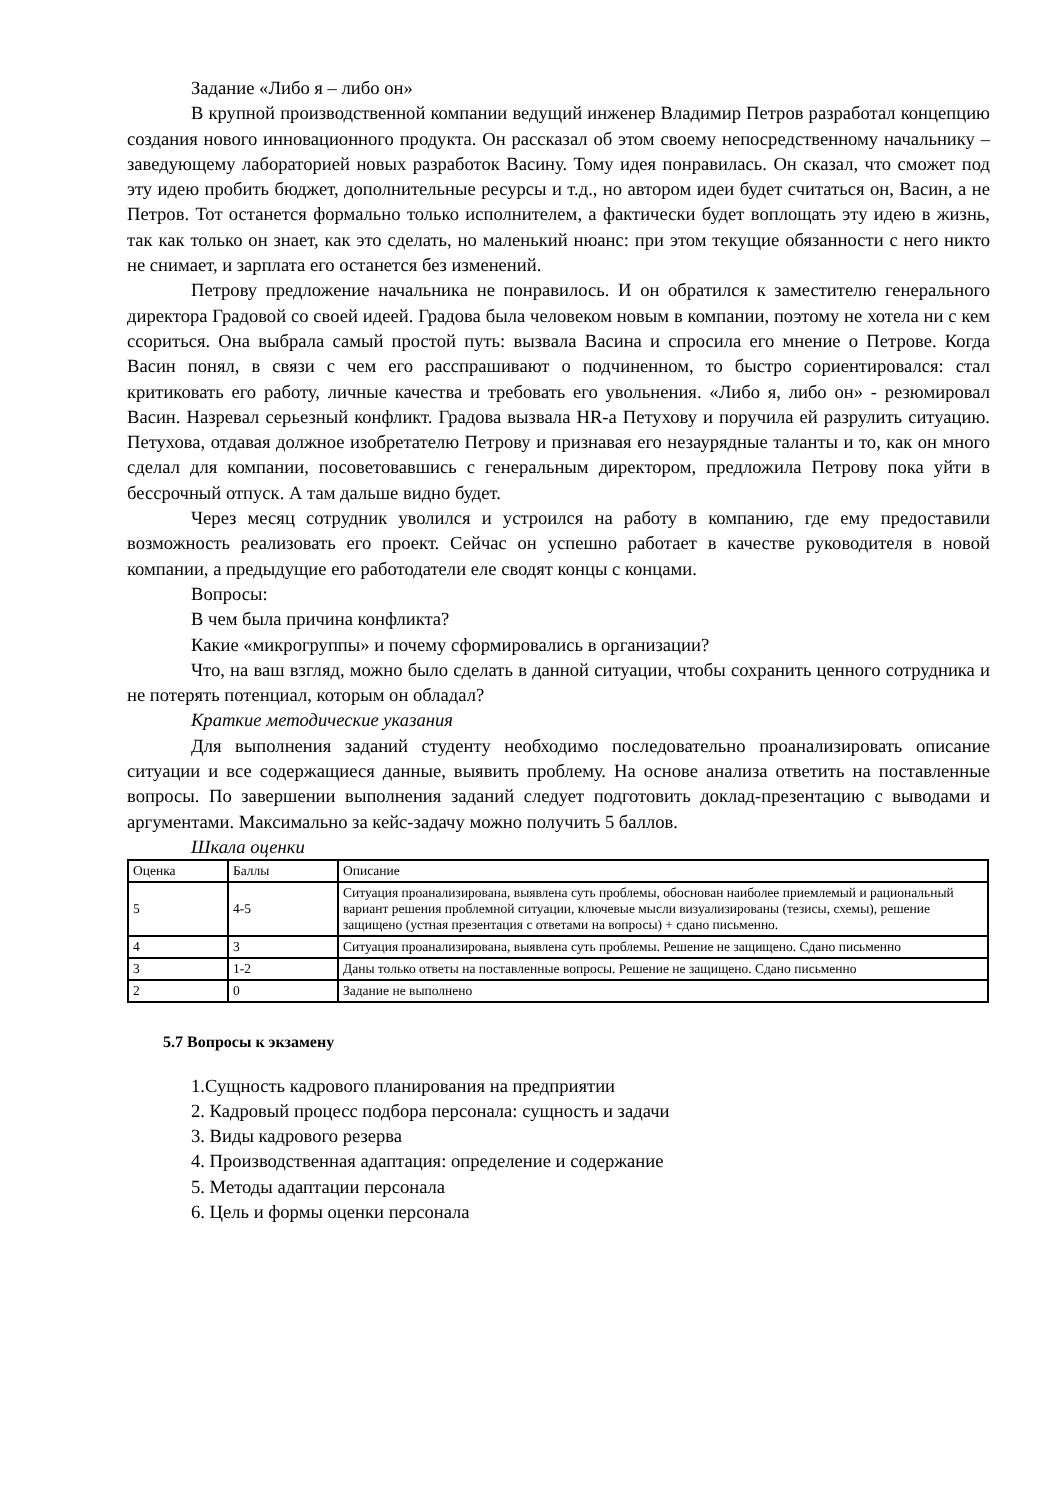Задание «Либо я – либо он»
В крупной производственной компании ведущий инженер Владимир Петров разработал концепцию создания нового инновационного продукта. Он рассказал об этом своему непосредственному начальнику – заведующему лабораторией новых разработок Васину. Тому идея понравилась. Он сказал, что сможет под эту идею пробить бюджет, дополнительные ресурсы и т.д., но автором идеи будет считаться он, Васин, а не Петров. Тот останется формально только исполнителем, а фактически будет воплощать эту идею в жизнь, так как только он знает, как это сделать, но маленький нюанс: при этом текущие обязанности с него никто не снимает, и зарплата его останется без изменений.
Петрову предложение начальника не понравилось. И он обратился к заместителю генерального директора Градовой со своей идеей. Градова была человеком новым в компании, поэтому не хотела ни с кем ссориться. Она выбрала самый простой путь: вызвала Васина и спросила его мнение о Петрове. Когда Васин понял, в связи с чем его расспрашивают о подчиненном, то быстро сориентировался: стал критиковать его работу, личные качества и требовать его увольнения. «Либо я, либо он» - резюмировал Васин. Назревал серьезный конфликт. Градова вызвала HR-а Петухову и поручила ей разрулить ситуацию. Петухова, отдавая должное изобретателю Петрову и признавая его незаурядные таланты и то, как он много сделал для компании, посоветовавшись с генеральным директором, предложила Петрову пока уйти в бессрочный отпуск. А там дальше видно будет.
Через месяц сотрудник уволился и устроился на работу в компанию, где ему предоставили возможность реализовать его проект. Сейчас он успешно работает в качестве руководителя в новой компании, а предыдущие его работодатели еле сводят концы с концами.
Вопросы:
В чем была причина конфликта?
Какие «микрогруппы» и почему сформировались в организации?
Что, на ваш взгляд, можно было сделать в данной ситуации, чтобы сохранить ценного сотрудника и не потерять потенциал, которым он обладал?
Краткие методические указания
Для выполнения заданий студенту необходимо последовательно проанализировать описание ситуации и все содержащиеся данные, выявить проблему. На основе анализа ответить на поставленные вопросы. По завершении выполнения заданий следует подготовить доклад-презентацию с выводами и аргументами. Максимально за кейс-задачу можно получить 5 баллов.
Шкала оценки
| Оценка | Баллы | Описание |
| 5 | 4-5 | Ситуация проанализирована, выявлена суть проблемы, обоснован наиболее приемлемый и рациональный вариант решения проблемной ситуации, ключевые мысли визуализированы (тезисы, схемы), решение защищено (устная презентация с ответами на вопросы) + сдано письменно. |
| 4 | 3 | Ситуация проанализирована, выявлена суть проблемы. Решение не защищено. Сдано письменно |
| 3 | 1-2 | Даны только ответы на поставленные вопросы. Решение не защищено. Сдано письменно |
| 2 | 0 | Задание не выполнено |
5.7 Вопросы к экзамену
1.Сущность кадрового планирования на предприятии
2. Кадровый процесс подбора персонала: сущность и задачи
3. Виды кадрового резерва
4. Производственная адаптация: определение и содержание
5. Методы адаптации персонала
6. Цель и формы оценки персонала